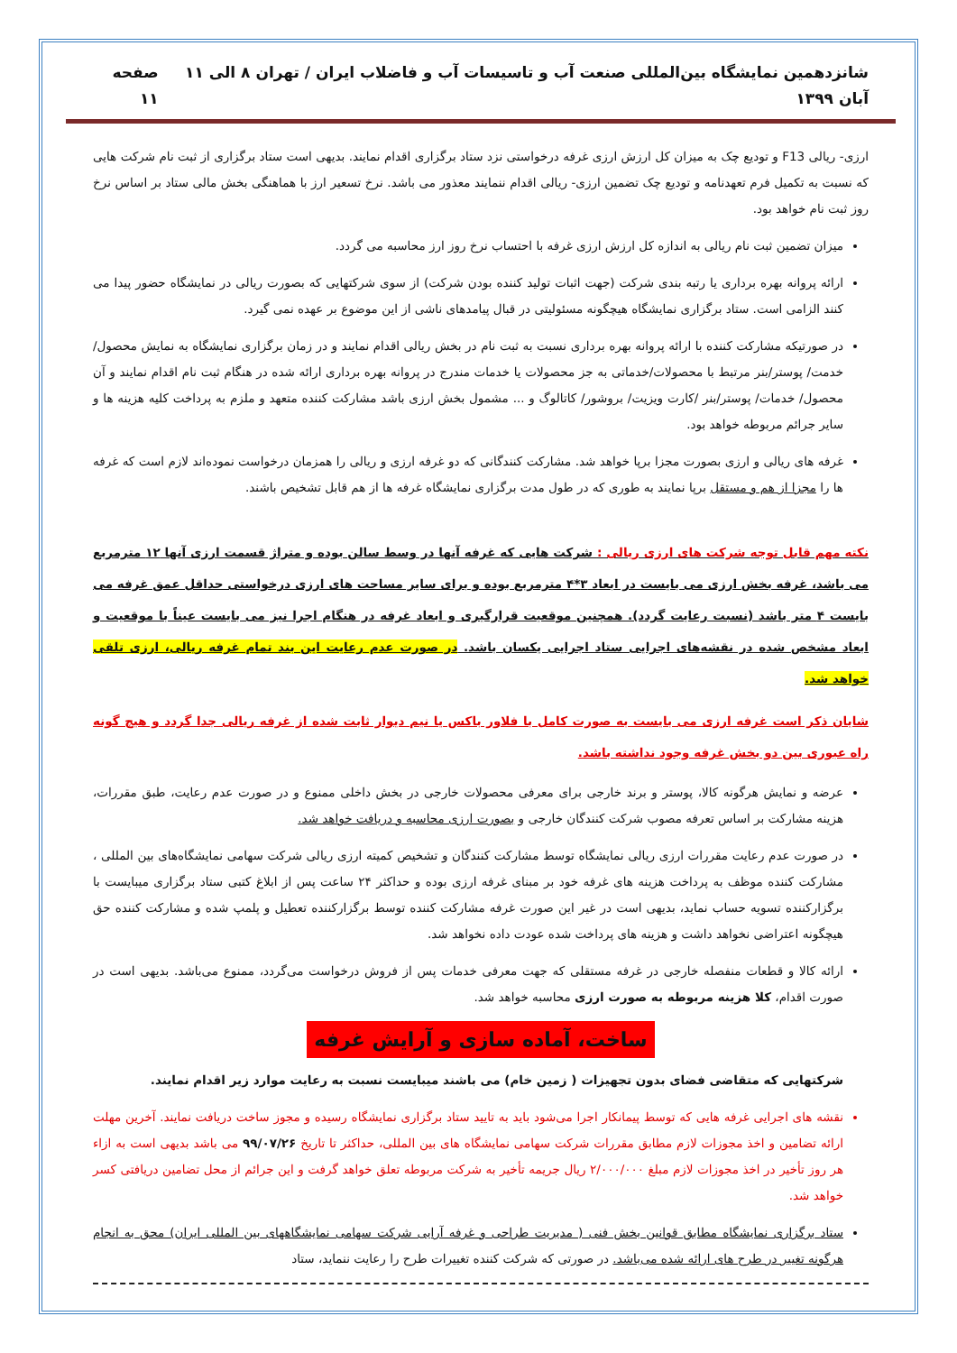شانزدهمین نمایشگاه بین‌المللی صنعت آب و تاسیسات آب و فاضلاب ایران / تهران ۸ الی ۱۱ آبان ۱۳۹۹ صفحه ۱۱
ارزی- ریالی F13 و تودیع چک به میزان کل ارزش ارزی غرفه درخواستی نزد ستاد برگزاری اقدام نمایند. بدیهی است ستاد برگزاری از ثبت نام شرکت هایی که نسبت به تکمیل فرم تعهدنامه و تودیع چک تضمین ارزی- ریالی اقدام ننمایند معذور می باشد. نرخ تسعیر ارز با هماهنگی بخش مالی ستاد بر اساس نرخ روز ثبت نام خواهد بود.
میزان تضمین ثبت نام ریالی به اندازه کل ارزش ارزی غرفه با احتساب نرخ روز ارز محاسبه می گردد.
ارائه پروانه بهره برداری یا رتبه بندی شرکت (جهت اثبات تولید کننده بودن شرکت) از سوی شرکتهایی که بصورت ریالی در نمایشگاه حضور پیدا می کنند الزامی است. ستاد برگزاری نمایشگاه هیچگونه مسئولیتی در قبال پیامدهای ناشی از این موضوع بر عهده نمی گیرد.
در صورتیکه مشارکت کننده با ارائه پروانه بهره برداری نسبت به ثبت نام در بخش ریالی اقدام نمایند و در زمان برگزاری نمایشگاه به نمایش محصول/ خدمت/ پوستر/بنر مرتبط با محصولات/خدماتی به جز محصولات یا خدمات مندرج در پروانه بهره برداری ارائه شده در هنگام ثبت نام اقدام نمایند و آن محصول/ خدمات/ پوستر/بنر /کارت ویزیت/ بروشور/ کاتالوگ و ... مشمول بخش ارزی باشد مشارکت کننده متعهد و ملزم به پرداخت کلیه هزینه ها و سایر جرائم مربوطه خواهد بود.
غرفه های ریالی و ارزی بصورت مجزا برپا خواهد شد. مشارکت کنندگانی که دو غرفه ارزی و ریالی را همزمان درخواست نموده‌اند لازم است که غرفه ها را مجزا از هم و مستقل برپا نمایند به طوری که در طول مدت برگزاری نمایشگاه غرفه ها از هم قابل تشخیص باشند.
نکته مهم قابل توجه شرکت های ارزی ریالی : شرکت هایی که غرفه آنها در وسط سالن بوده و متراژ قسمت ارزی آنها ۱۲ مترمربع می باشد، غرفه بخش ارزی می بایست در ابعاد ۳*۴ مترمربع بوده و برای سایر مساحت های ارزی درخواستی حداقل عمق غرفه می بایست ۴ متر باشد (نسبت رعایت گردد). همچنین موقعیت قرارگیری و ابعاد غرفه در هنگام اجرا نیز می بایست عیناً با موقعیت و ابعاد مشخص شده در نقشه‌های اجرایی ستاد اجرایی یکسان باشد. در صورت عدم رعایت این بند تمام غرفه ریالی، ارزی تلقی خواهد شد.
شایان ذکر است غرفه ارزی می بایست به صورت کامل با فلاور باکس یا نیم دیوار ثابت شده از غرفه ریالی جدا گردد و هیچ گونه راه عبوری بین دو بخش غرفه وجود نداشته باشد.
عرضه و نمایش هرگونه کالا، پوستر و برند خارجی برای معرفی محصولات خارجی در بخش داخلی ممنوع و در صورت عدم رعایت، طبق مقررات، هزینه مشارکت بر اساس تعرفه مصوب شرکت کنندگان خارجی و بصورت ارزی محاسبه و دریافت خواهد شد.
در صورت عدم رعایت مقررات ارزی ریالی نمایشگاه توسط مشارکت کنندگان و تشخیص کمیته ارزی ریالی شرکت سهامی نمایشگاه‌های بین المللی ، مشارکت کننده موظف به پرداخت هزینه های غرفه خود بر مبنای غرفه ارزی بوده و حداکثر ۲۴ ساعت پس از ابلاغ کتبی ستاد برگزاری میبایست با برگزارکننده تسویه حساب نماید، بدیهی است در غیر این صورت غرفه مشارکت کننده توسط برگزارکننده تعطیل و پلمپ شده و مشارکت کننده حق هیچگونه اعتراضی نخواهد داشت و هزینه های پرداخت شده عودت داده نخواهد شد.
ارائه کالا و قطعات منفصله خارجی در غرفه مستقلی که جهت معرفی خدمات پس از فروش درخواست می‌گردد، ممنوع می‌باشد. بدیهی است در صورت اقدام، کلا هزینه مربوطه به صورت ارزی محاسبه خواهد شد.
ساخت، آماده سازی و آرایش غرفه
شرکتهایی که متقاضی فضای بدون تجهیزات ( زمین خام) می باشند میبایست نسبت به رعایت موارد زیر اقدام نمایند.
نقشه های اجرایی غرفه هایی که توسط پیمانکار اجرا می‌شود باید به تایید ستاد برگزاری نمایشگاه رسیده و مجوز ساخت دریافت نمایند. آخرین مهلت ارائه تضامین و اخذ مجوزات لازم مطابق مقررات شرکت سهامی نمایشگاه های بین المللی، حداکثر تا تاریخ ۹۹/۰۷/۲۶ می باشد بدیهی است به ازاء هر روز تأخیر در اخذ مجوزات لازم مبلغ ۲/۰۰۰/۰۰۰ ریال جریمه تأخیر به شرکت مربوطه تعلق خواهد گرفت و این جرائم از محل تضامین دریافتی کسر خواهد شد.
ستاد برگزاری نمایشگاه مطابق قوانین بخش فنی ( مدیریت طراحی و غرفه آرایی شرکت سهامی نمایشگاههای بین المللی ایران) محق به انجام هرگونه تغییر در طرح های ارائه شده می‌باشد. در صورتی که شرکت کننده تغییرات طرح را رعایت ننماید، ستاد